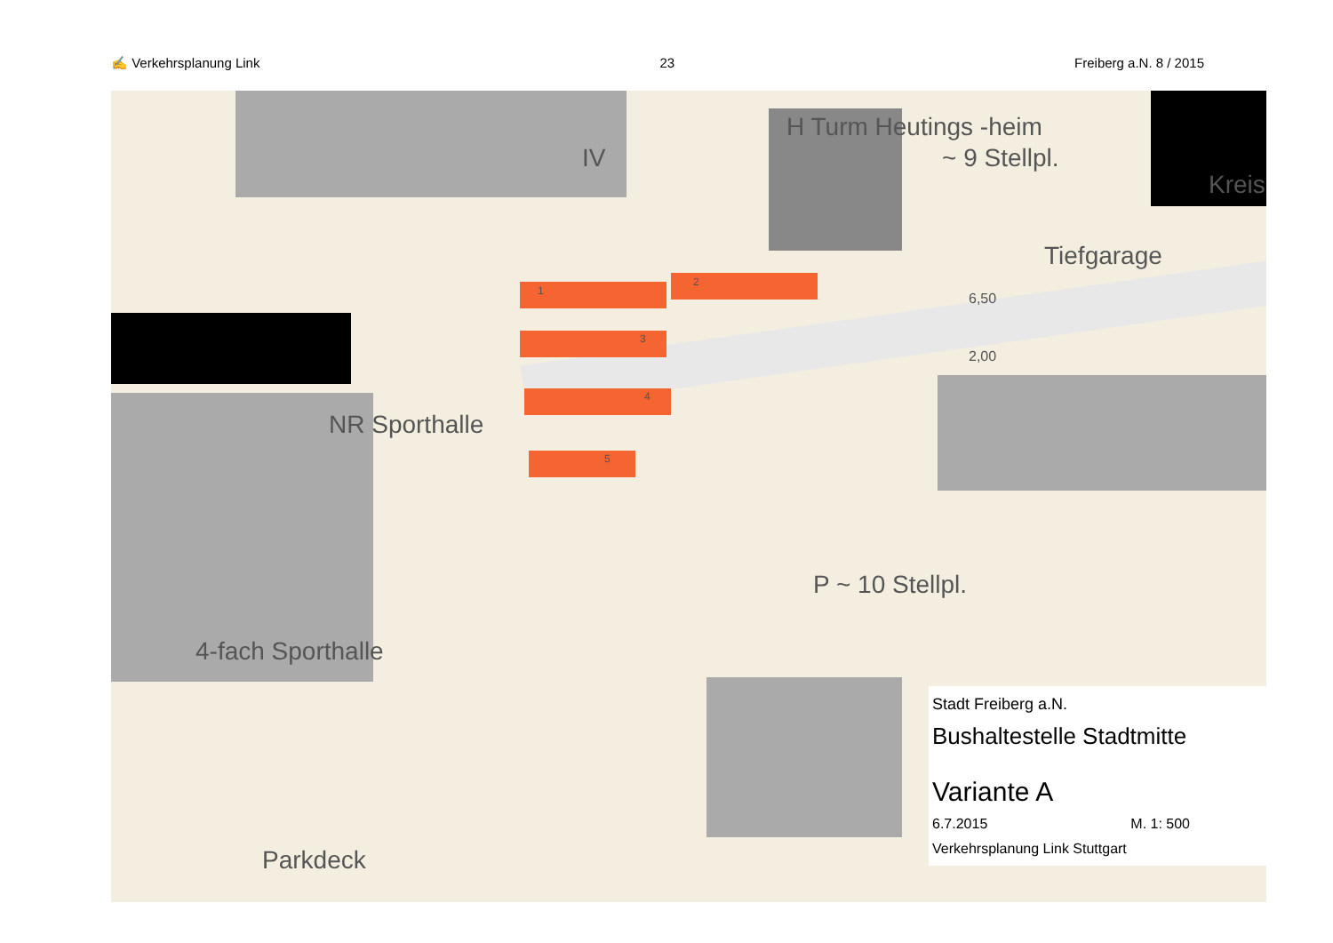✍ Verkehrsplanung Link 23 Freiberg a.N. 8 / 2015
IV
H Turm Heutings -heim
~ 9 Stellpl.
Kreis
Tiefgarage
NR Sporthalle
4-fach Sporthalle
P ~ 10 Stellpl.
Parkdeck
6,50
2,00
1
2
3
4
5
Stadt Freiberg a.N.
Bushaltestelle Stadtmitte
Variante A
6.7.2015 M. 1: 500
Verkehrsplanung Link Stuttgart